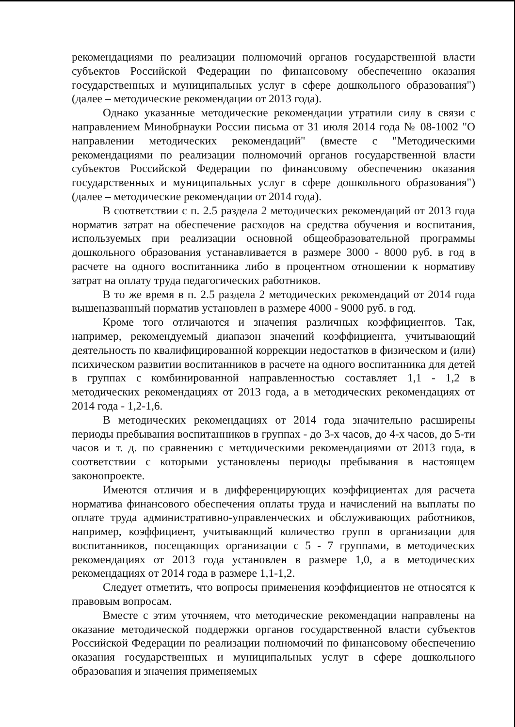рекомендациями по реализации полномочий органов государственной власти субъектов Российской Федерации по финансовому обеспечению оказания государственных и муниципальных услуг в сфере дошкольного образования") (далее – методические рекомендации от 2013 года).
Однако указанные методические рекомендации утратили силу в связи с направлением Минобрнауки России письма от 31 июля 2014 года № 08-1002 "О направлении методических рекомендаций" (вместе с "Методическими рекомендациями по реализации полномочий органов государственной власти субъектов Российской Федерации по финансовому обеспечению оказания государственных и муниципальных услуг в сфере дошкольного образования") (далее – методические рекомендации от 2014 года).
В соответствии с п. 2.5 раздела 2 методических рекомендаций от 2013 года норматив затрат на обеспечение расходов на средства обучения и воспитания, используемых при реализации основной общеобразовательной программы дошкольного образования устанавливается в размере 3000 - 8000 руб. в год в расчете на одного воспитанника либо в процентном отношении к нормативу затрат на оплату труда педагогических работников.
В то же время в п. 2.5 раздела 2 методических рекомендаций от 2014 года вышеназванный норматив установлен в размере 4000 - 9000 руб. в год.
Кроме того отличаются и значения различных коэффициентов. Так, например, рекомендуемый диапазон значений коэффициента, учитывающий деятельность по квалифицированной коррекции недостатков в физическом и (или) психическом развитии воспитанников в расчете на одного воспитанника для детей в группах с комбинированной направленностью составляет 1,1 - 1,2 в методических рекомендациях от 2013 года, а в методических рекомендациях от 2014 года - 1,2-1,6.
В методических рекомендациях от 2014 года значительно расширены периоды пребывания воспитанников в группах - до 3-х часов, до 4-х часов, до 5-ти часов и т. д. по сравнению с методическими рекомендациями от 2013 года, в соответствии с которыми установлены периоды пребывания в настоящем законопроекте.
Имеются отличия и в дифференцирующих коэффициентах для расчета норматива финансового обеспечения оплаты труда и начислений на выплаты по оплате труда административно-управленческих и обслуживающих работников, например, коэффициент, учитывающий количество групп в организации для воспитанников, посещающих организации с 5 - 7 группами, в методических рекомендациях от 2013 года установлен в размере 1,0, а в методических рекомендациях от 2014 года в размере 1,1-1,2.
Следует отметить, что вопросы применения коэффициентов не относятся к правовым вопросам.
Вместе с этим уточняем, что методические рекомендации направлены на оказание методической поддержки органов государственной власти субъектов Российской Федерации по реализации полномочий по финансовому обеспечению оказания государственных и муниципальных услуг в сфере дошкольного образования и значения применяемых